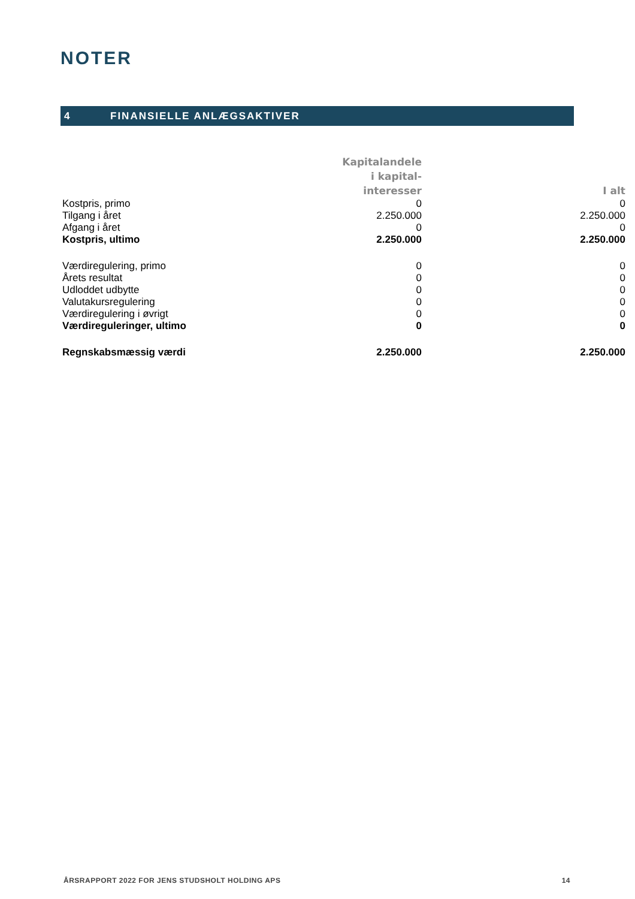NOTER
4 FINANSIELLE ANLÆGSAKTIVER
| | Kapitalandele i kapital- interesser | I alt |
| --- | --- | --- |
| Kostpris, primo | 0 | 0 |
| Tilgang i året | 2.250.000 | 2.250.000 |
| Afgang i året | 0 | 0 |
| Kostpris, ultimo | 2.250.000 | 2.250.000 |
| Værdiregulering, primo | 0 | 0 |
| Årets resultat | 0 | 0 |
| Udloddet udbytte | 0 | 0 |
| Valutakursregulering | 0 | 0 |
| Værdiregulering i øvrigt | 0 | 0 |
| Værdireguleringer, ultimo | 0 | 0 |
| Regnskabsmæssig værdi | 2.250.000 | 2.250.000 |
ÅRSRAPPORT 2022 FOR JENS STUDSHOLT HOLDING APS 14